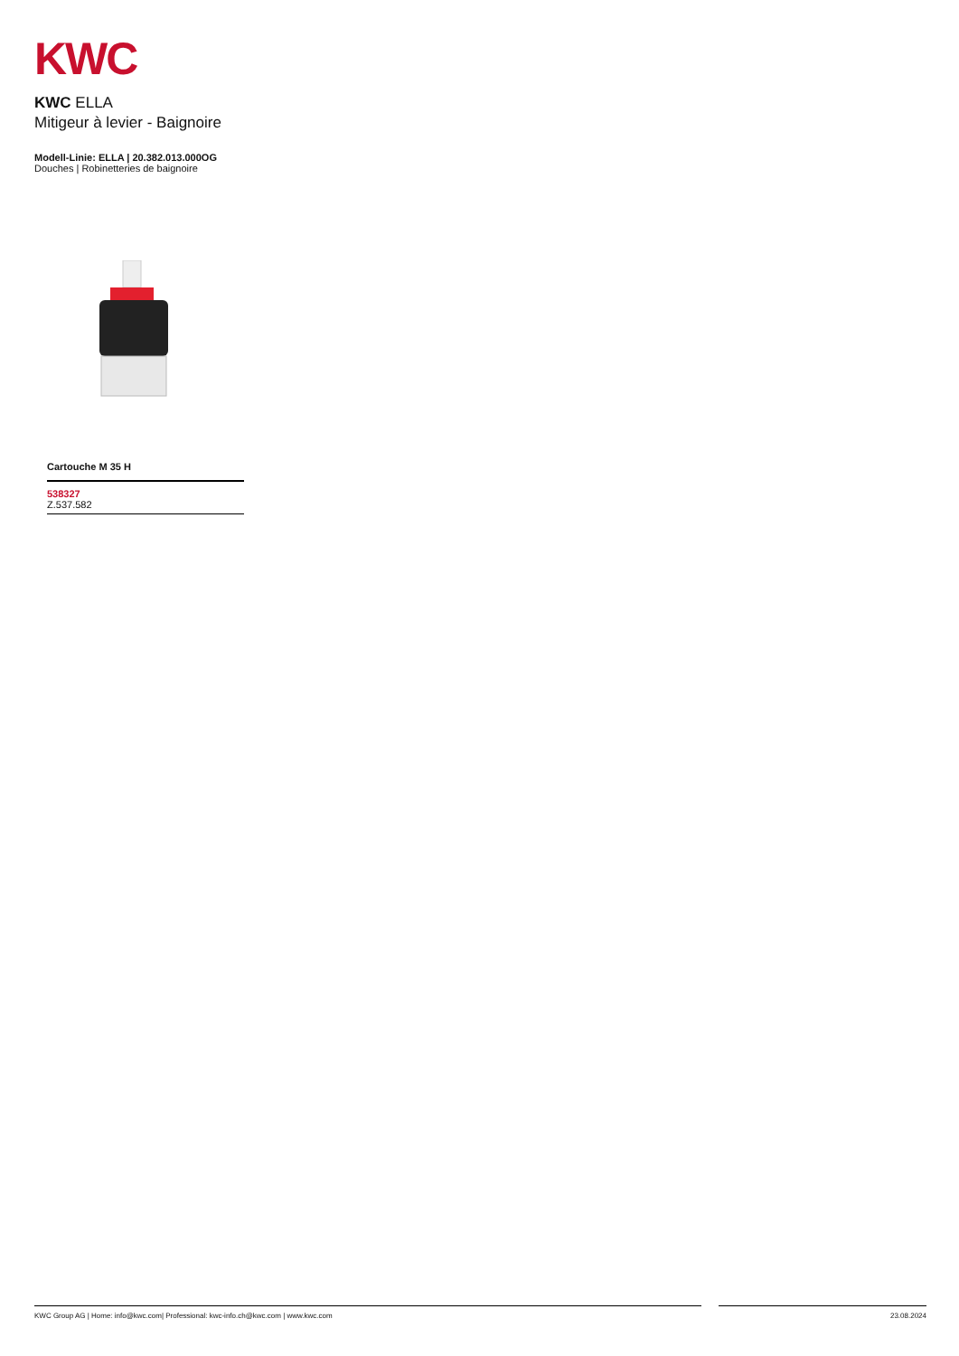KWC
KWC ELLA
Mitigeur à levier - Baignoire
Modell-Linie: ELLA | 20.382.013.000OG
Douches | Robinetteries de baignoire
Cartouche M 35 H
538327
Z.537.582
KWC Group AG | Home: info@kwc.com| Professional: kwc-info.ch@kwc.com | www.kwc.com 23.08.2024